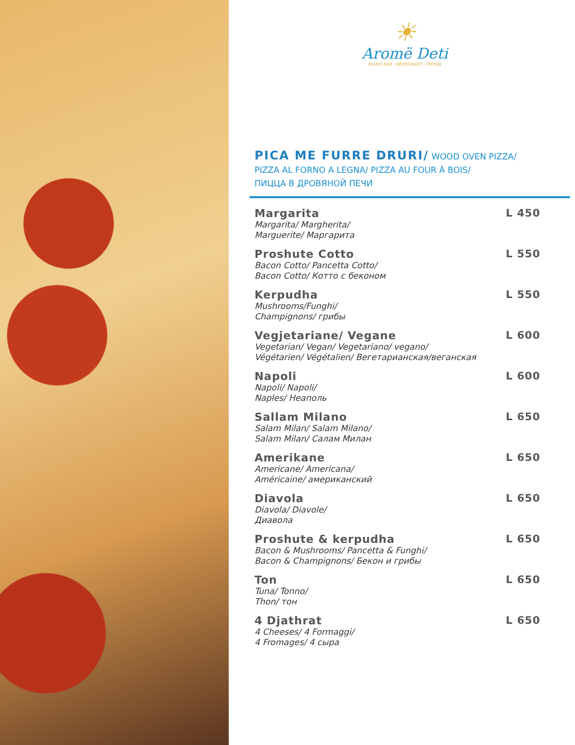☀
Aromë Deti
PIANO BAR - RESTORANT - PICERI
PICA ME FURRE DRURI/ WOOD OVEN PIZZA/
PIZZA AL FORNO A LEGNA/ PIZZA AU FOUR À BOIS/
ПИЦЦА В ДРОВЯНОЙ ПЕЧИ
Margarita
Margarita/ Margherita/
Marguerite/ Маргарита
L 450
Proshute Cotto
Bacon Cotto/ Pancetta Cotto/
Bacon Cotto/ Коттo с беконом
L 550
Kerpudha
Mushrooms/Funghi/
Champignons/ грибы
L 550
Vegjetariane/ Vegane
Vegetarian/ Vegan/ Vegetariano/ vegano/
Végétarien/ Végétalien/ Вегетарианская/веганская
L 600
Napoli
Napoli/ Napoli/
Naples/ Неаполь
L 600
Sallam Milano
Salam Milan/ Salam Milano/
Salam Milan/ Салам Милан
L 650
Amerikane
Americane/ Americana/
Américaine/ американский
L 650
Diavola
Diavola/ Diavole/
Диавола
L 650
Proshute & kerpudha
Bacon & Mushrooms/ Pancetta & Funghi/
Bacon & Champignons/ Бекон и грибы
L 650
Ton
Tuna/ Tonno/
Thon/ тон
L 650
4 Djathrat
4 Cheeses/ 4 Formaggi/
4 Fromages/ 4 сыра
L 650